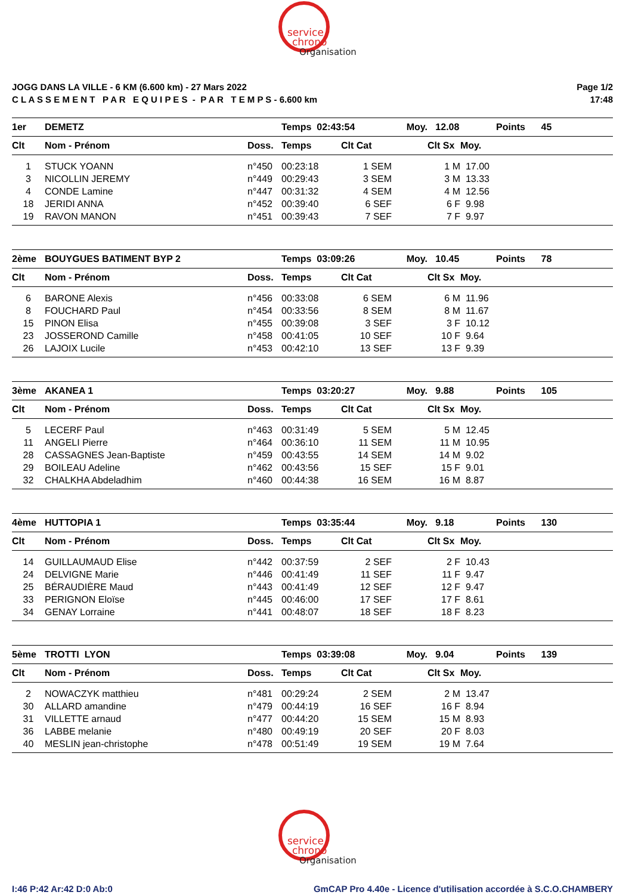service
chrono
Organisation
JOGG DANS LA VILLE - 6 KM (6.600 km) - 27 Mars 2022
C L A S S E M E N T P A R E Q U I P E S - P A R T E M P S - 6.600 km
Page 1/2
17:48
| 1er | DEMETZ | | Temps 02:43:54 | | Moy. | 12.08 | | Points 45 |
| Clt | Nom - Prénom | Doss. | Temps | Clt Cat | | Clt Sx | Moy. | |
| 1 | STUCK YOANN | n°450 | 00:23:18 | 1 SEM | | 1 M | 17.00 | |
| 3 | NICOLLIN JEREMY | n°449 | 00:29:43 | 3 SEM | | 3 M | 13.33 | |
| 4 | CONDE Lamine | n°447 | 00:31:32 | 4 SEM | | 4 M | 12.56 | |
| 18 | JERIDI ANNA | n°452 | 00:39:40 | 6 SEF | | 6 F | 9.98 | |
| 19 | RAVON MANON | n°451 | 00:39:43 | 7 SEF | | 7 F | 9.97 | |
| 2ème | BOUYGUES BATIMENT BYP 2 | | Temps 03:09:26 | | Moy. | 10.45 | | Points 78 |
| Clt | Nom - Prénom | Doss. | Temps | Clt Cat | | Clt Sx | Moy. | |
| 6 | BARONE Alexis | n°456 | 00:33:08 | 6 SEM | | 6 M | 11.96 | |
| 8 | FOUCHARD Paul | n°454 | 00:33:56 | 8 SEM | | 8 M | 11.67 | |
| 15 | PINON Elisa | n°455 | 00:39:08 | 3 SEF | | 3 F | 10.12 | |
| 23 | JOSSEROND Camille | n°458 | 00:41:05 | 10 SEF | | 10 F | 9.64 | |
| 26 | LAJOIX Lucile | n°453 | 00:42:10 | 13 SEF | | 13 F | 9.39 | |
| 3ème | AKANEA 1 | | Temps 03:20:27 | | Moy. | 9.88 | | Points 105 |
| Clt | Nom - Prénom | Doss. | Temps | Clt Cat | | Clt Sx | Moy. | |
| 5 | LECERF Paul | n°463 | 00:31:49 | 5 SEM | | 5 M | 12.45 | |
| 11 | ANGELI Pierre | n°464 | 00:36:10 | 11 SEM | | 11 M | 10.95 | |
| 28 | CASSAGNES Jean-Baptiste | n°459 | 00:43:55 | 14 SEM | | 14 M | 9.02 | |
| 29 | BOILEAU Adeline | n°462 | 00:43:56 | 15 SEF | | 15 F | 9.01 | |
| 32 | CHALKHA Abdeladhim | n°460 | 00:44:38 | 16 SEM | | 16 M | 8.87 | |
| 4ème | HUTTOPIA 1 | | Temps 03:35:44 | | Moy. | 9.18 | | Points 130 |
| Clt | Nom - Prénom | Doss. | Temps | Clt Cat | | Clt Sx | Moy. | |
| 14 | GUILLAUMAUD Elise | n°442 | 00:37:59 | 2 SEF | | 2 F | 10.43 | |
| 24 | DELVIGNE Marie | n°446 | 00:41:49 | 11 SEF | | 11 F | 9.47 | |
| 25 | BÉRAUDIÈRE Maud | n°443 | 00:41:49 | 12 SEF | | 12 F | 9.47 | |
| 33 | PERIGNON Eloïse | n°445 | 00:46:00 | 17 SEF | | 17 F | 8.61 | |
| 34 | GENAY Lorraine | n°441 | 00:48:07 | 18 SEF | | 18 F | 8.23 | |
| 5ème | TROTTI LYON | | Temps 03:39:08 | | Moy. | 9.04 | | Points 139 |
| Clt | Nom - Prénom | Doss. | Temps | Clt Cat | | Clt Sx | Moy. | |
| 2 | NOWACZYK matthieu | n°481 | 00:29:24 | 2 SEM | | 2 M | 13.47 | |
| 30 | ALLARD amandine | n°479 | 00:44:19 | 16 SEF | | 16 F | 8.94 | |
| 31 | VILLETTE arnaud | n°477 | 00:44:20 | 15 SEM | | 15 M | 8.93 | |
| 36 | LABBE melanie | n°480 | 00:49:19 | 20 SEF | | 20 F | 8.03 | |
| 40 | MESLIN jean-christophe | n°478 | 00:51:49 | 19 SEM | | 19 M | 7.64 | |
service
chrono
Organisation
I:46 P:42 Ar:42 D:0 Ab:0 GmCAP Pro 4.40e - Licence d'utilisation accordée à S.C.O.CHAMBERY